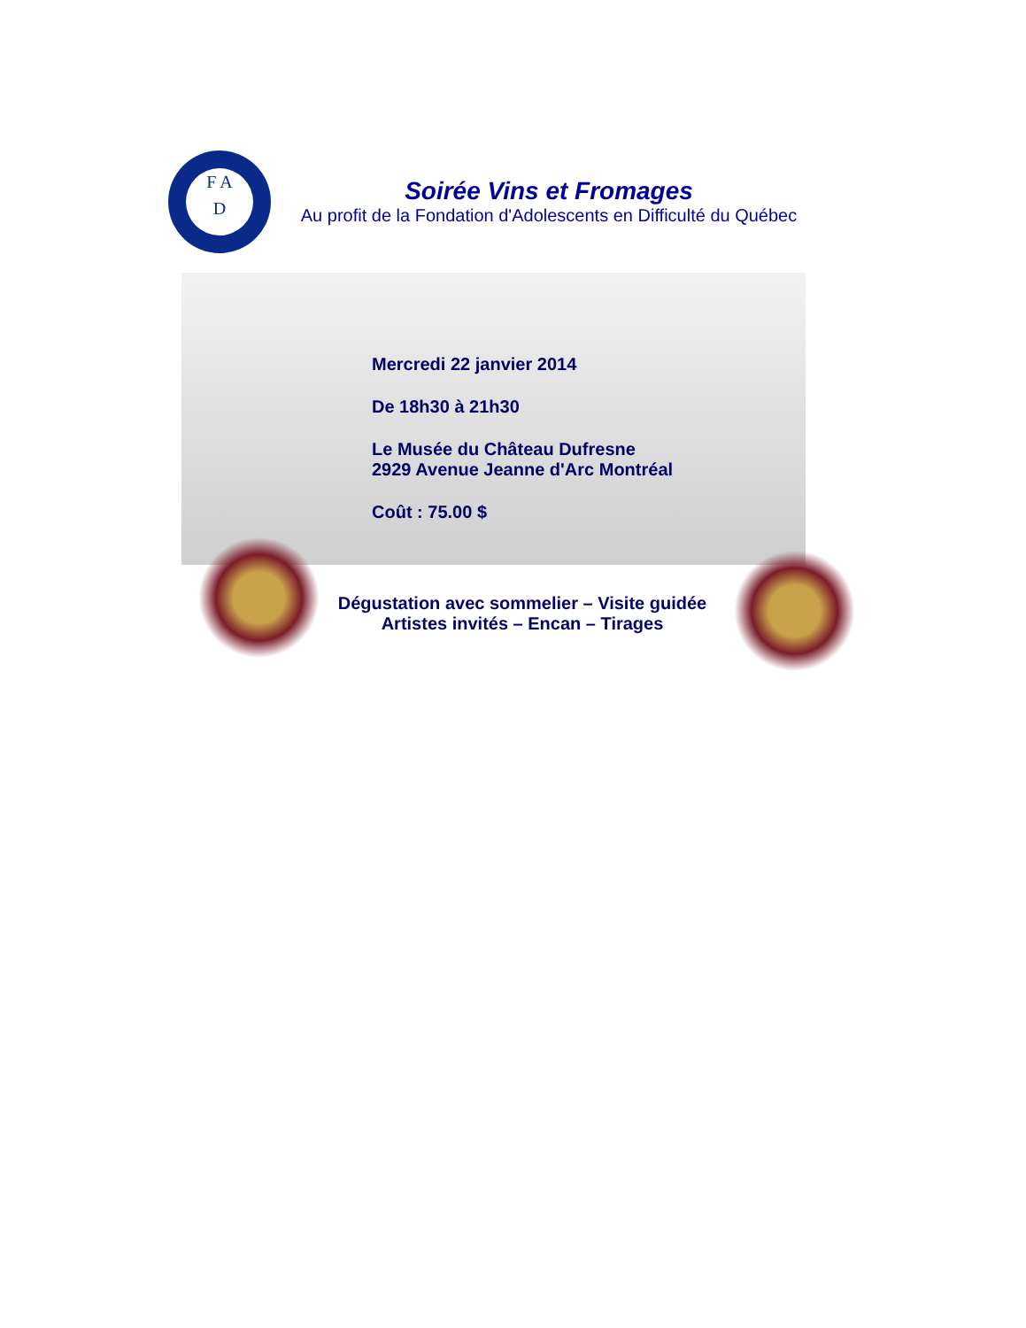F A
D
Soirée Vins et Fromages
Au profit de la Fondation d'Adolescents en Difficulté du Québec
Mercredi 22 janvier 2014
De 18h30 à 21h30
Le Musée du Château Dufresne
2929 Avenue Jeanne d'Arc Montréal
Coût : 75.00 $
Dégustation avec sommelier – Visite guidée
Artistes invités – Encan – Tirages